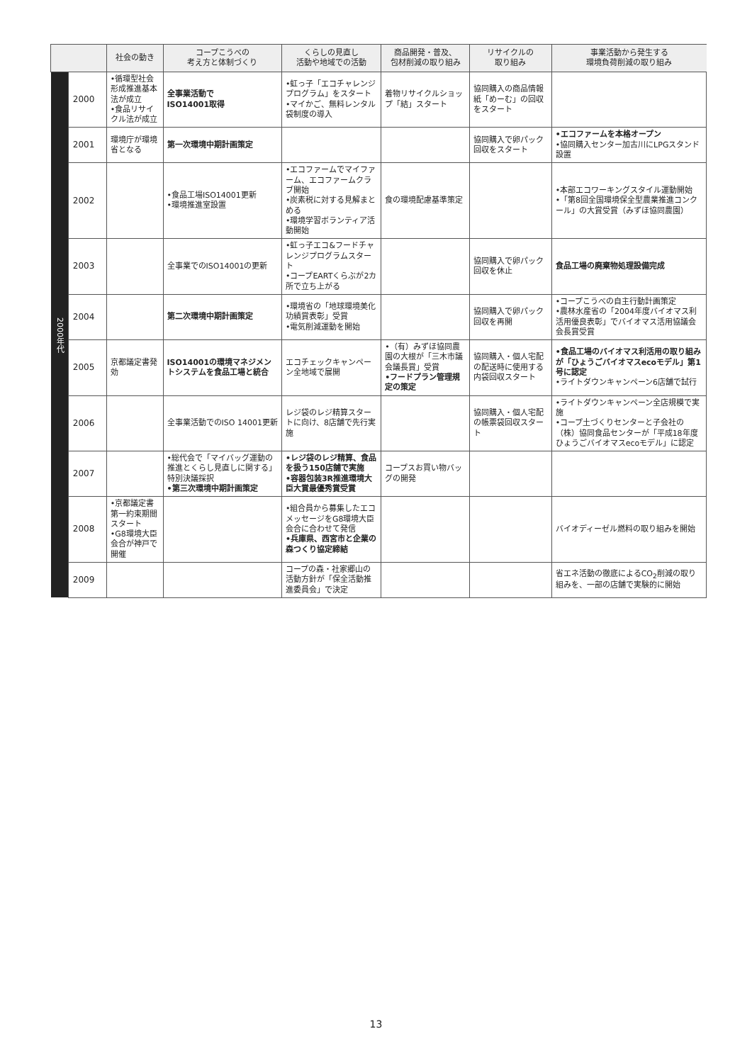| | | 社会の動き | コープこうべの 考え方と体制づくり | くらしの見直し 活動や地域での活動 | 商品開発・普及、 包材削減の取り組み | リサイクルの 取り組み | 事業活動から発生する 環境負荷削減の取り組み |
| --- | --- | --- | --- | --- | --- | --- | --- |
| 2000年代 | 2000 | •循環型社会形成推進基本法が成立 •食品リサイクル法が成立 | 全事業活動で ISO14001取得 | •虹っ子「エコチャレンジプログラム」をスタート •マイかご、無料レンタル袋制度の導入 | 着物リサイクルショップ「結」スタート | 協同購入の商品情報紙「めーむ」の回収をスタート | |
| | 2001 | 環境庁が環境省となる | 第一次環境中期計画策定 | | | 協同購入で卵パック回収をスタート | •エコファームを本格オープン •協同購入センター加古川にLPGスタンド設置 |
| | 2002 | | •食品工場ISO14001更新 •環境推進室設置 | •エコファームでマイファーム、エコファームクラブ開始 •炭素税に対する見解まとめる •環境学習ボランティア活動開始 | 食の環境配慮基準策定 | | •本部エコワーキングスタイル運動開始 •「第8回全国環境保全型農業推進コンクール」の大賞受賞（みずほ協同農園） |
| | 2003 | | 全事業でのISO14001の更新 | •虹っ子エコ&フードチャレンジプログラムスタート •コープEARTくらぶが2カ所で立ち上がる | | 協同購入で卵パック回収を休止 | 食品工場の廃棄物処理設備完成 |
| | 2004 | | 第二次環境中期計画策定 | •環境省の「地球環境美化功績賞表彰」受賞 •電気削減運動を開始 | | 協同購入で卵パック回収を再開 | •コープこうべの自主行動計画策定 •農林水産省の「2004年度バイオマス利活用優良表彰」でバイオマス活用協議会会長賞受賞 |
| | 2005 | 京都議定書発効 | ISO14001の環境マネジメントシステムを食品工場と統合 | エコチェックキャンペーン全地域で展開 | •（有）みずほ協同農園の大根が「三木市議会議長賞」受賞 •フードプラン管理規定の策定 | 協同購入・個人宅配の配送時に使用する内袋回収スタート | •食品工場のバイオマス利活用の取り組みが「ひょうごバイオマスecoモデル」第1号に認定 •ライトダウンキャンペーン6店舗で試行 |
| | 2006 | | 全事業活動でのISO 14001更新 | レジ袋のレジ精算スタートに向け、8店舗で先行実施 | | 協同購入・個人宅配の帳票袋回収スタート | •ライトダウンキャンペーン全店規模で実施 •コープ土づくりセンターと子会社の（株）協同食品センターが「平成18年度ひょうごバイオマスecoモデル」に認定 |
| | 2007 | | •総代会で「マイバッグ運動の推進とくらし見直しに関する」特別決議採択 •第三次環境中期計画策定 | •レジ袋のレジ精算、食品を扱う150店舗で実施 •容器包装3R推進環境大臣大賞最優秀賞受賞 | コープスお買い物バッグの開発 | | |
| | 2008 | •京都議定書第一約束期間スタート •G8環境大臣会合が神戸で開催 | | •組合員から募集したエコメッセージをG8環境大臣会合に合わせて発信 •兵庫県、西宮市と企業の森つくり協定締結 | | | バイオディーゼル燃料の取り組みを開始 |
| | 2009 | | | コープの森・社家郷山の活動方針が「保全活動推進委員会」で決定 | | | 省エネ活動の徹底によるCO<sub>2</sub>削減の取り組みを、一部の店舗で実験的に開始 |
13